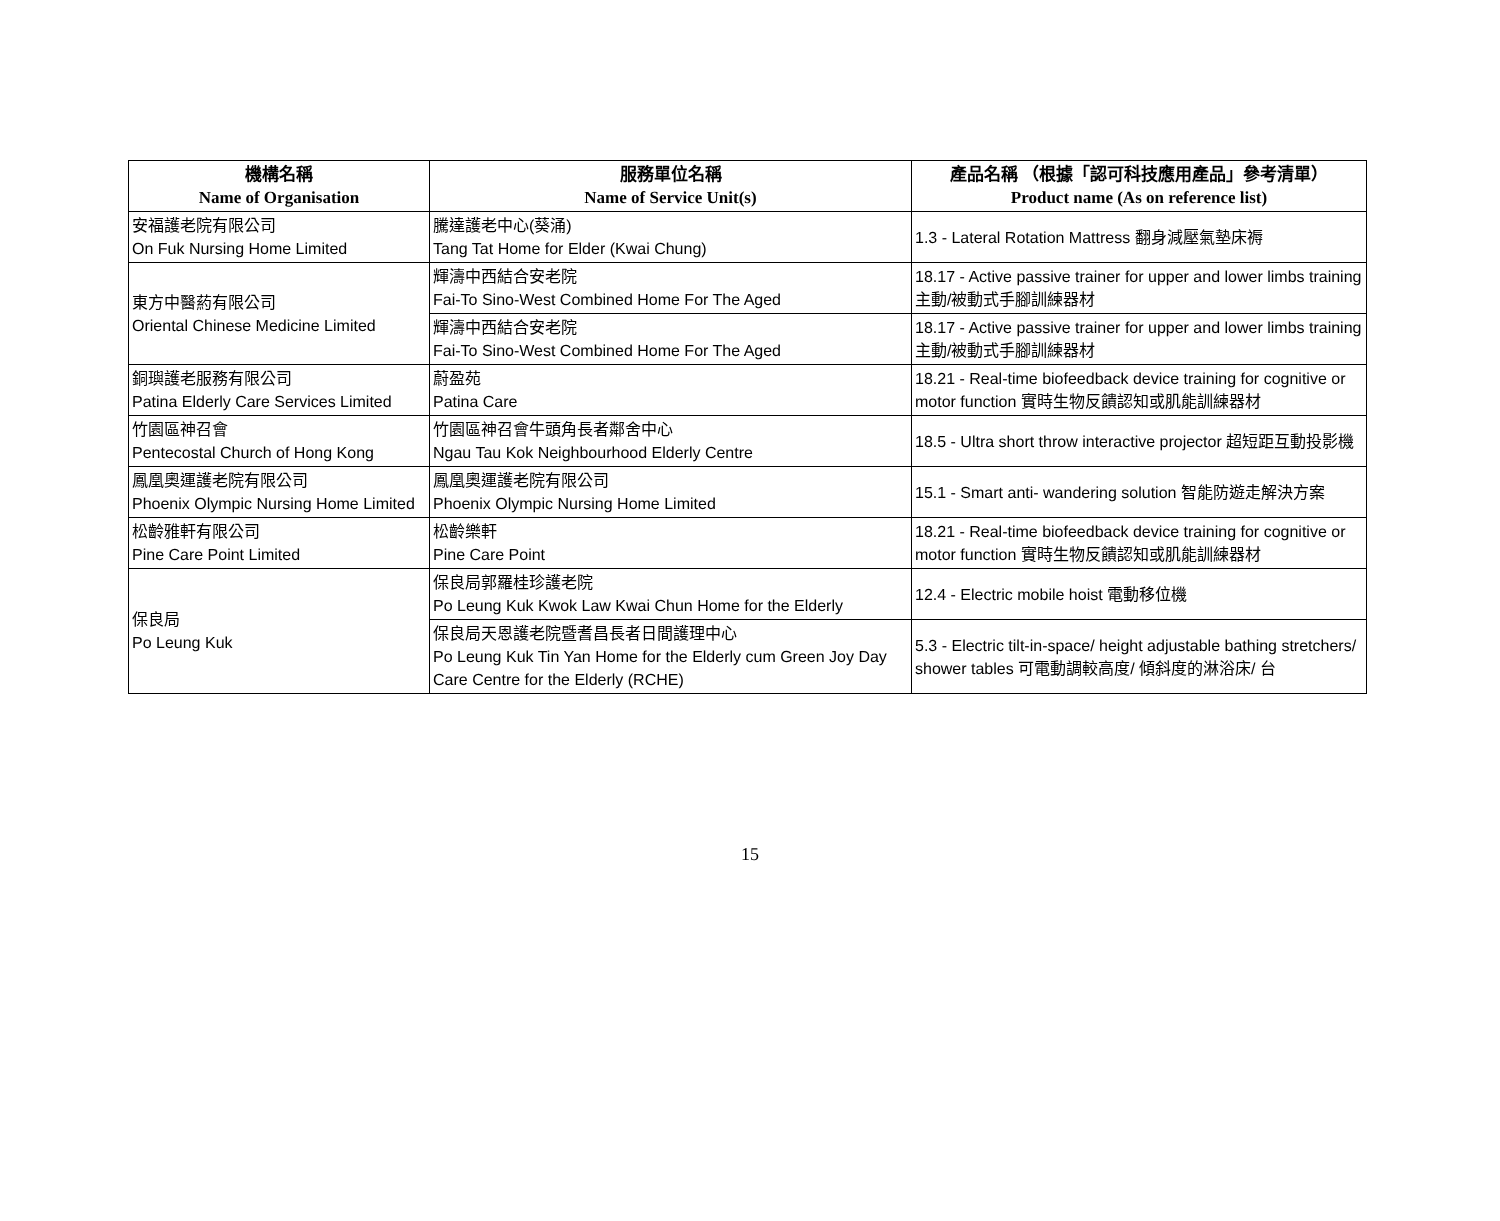| 機構名稱 Name of Organisation | 服務單位名稱 Name of Service Unit(s) | 產品名稱 （根據「認可科技應用產品」參考清單） Product name (As on reference list) |
| --- | --- | --- |
| 安福護老院有限公司 On Fuk Nursing Home Limited | 騰達護老中心(葵涌) Tang Tat Home for Elder (Kwai Chung) | 1.3 - Lateral Rotation Mattress 翻身減壓氣墊床褥 |
| 東方中醫葯有限公司 Oriental Chinese Medicine Limited | 輝濤中西結合安老院 Fai-To Sino-West Combined Home For The Aged | 18.17 - Active passive trainer for upper and lower limbs training 主動/被動式手腳訓練器材 |
| | 輝濤中西結合安老院 Fai-To Sino-West Combined Home For The Aged | 18.17 - Active passive trainer for upper and lower limbs training 主動/被動式手腳訓練器材 |
| 銅璵護老服務有限公司 Patina Elderly Care Services Limited | 蔚盈苑 Patina Care | 18.21 - Real-time biofeedback device training for cognitive or motor function 實時生物反饋認知或肌能訓練器材 |
| 竹園區神召會 Pentecostal Church of Hong Kong | 竹園區神召會牛頭角長者鄰舍中心 Ngau Tau Kok Neighbourhood Elderly Centre | 18.5 - Ultra short throw interactive projector 超短距互動投影機 |
| 鳳凰奧運護老院有限公司 Phoenix Olympic Nursing Home Limited | 鳳凰奧運護老院有限公司 Phoenix Olympic Nursing Home Limited | 15.1 - Smart anti- wandering solution 智能防遊走解決方案 |
| 松齡雅軒有限公司 Pine Care Point Limited | 松齡樂軒 Pine Care Point | 18.21 - Real-time biofeedback device training for cognitive or motor function 實時生物反饋認知或肌能訓練器材 |
| 保良局 Po Leung Kuk | 保良局郭羅桂珍護老院 Po Leung Kuk Kwok Law Kwai Chun Home for the Elderly | 12.4 - Electric mobile hoist 電動移位機 |
| | 保良局天恩護老院暨耆昌長者日間護理中心 Po Leung Kuk Tin Yan Home for the Elderly cum Green Joy Day Care Centre for the Elderly (RCHE) | 5.3 - Electric tilt-in-space/ height adjustable bathing stretchers/ shower tables 可電動調較高度/ 傾斜度的淋浴床/ 台 |
15